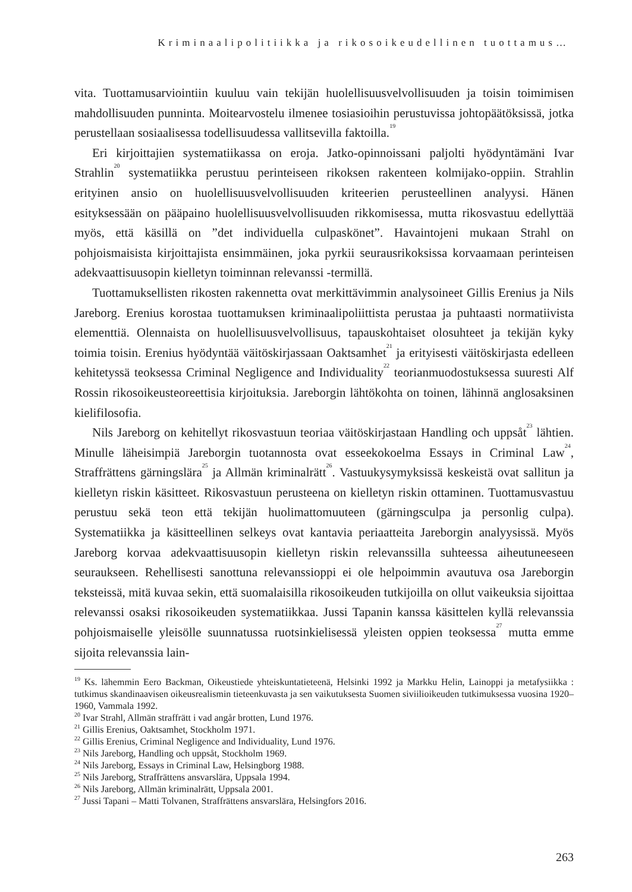Kriminaalipolitiikka ja rikosoikeudellinen tuottamus…
vita. Tuottamusarviointiin kuuluu vain tekijän huolellisuusvelvollisuuden ja toisin toimimisen mahdollisuuden punninta. Moitearvostelu ilmenee tosiasioihin perustuvissa johtopäätöksissä, jotka perustellaan sosiaalisessa todellisuudessa vallitsevilla faktoilla.<sup>19</sup>
Eri kirjoittajien systematiikassa on eroja. Jatko-opinnoissani paljolti hyödyntämäni Ivar Strahlin<sup>20</sup> systematiikka perustuu perinteiseen rikoksen rakenteen kolmijako-oppiin. Strahlin erityinen ansio on huolellisuusvelvollisuuden kriteerien perusteellinen analyysi. Hänen esityksessään on pääpaino huolellisuusvelvollisuuden rikkomisessa, mutta rikosvastuu edellyttää myös, että käsillä on ”det individuella culpaskönet”. Havaintojeni mukaan Strahl on pohjoismaisista kirjoittajista ensimmäinen, joka pyrkii seurausrikoksissa korvaamaan perinteisen adekvaattisuusopin kielletyn toiminnan relevanssi -termillä.
Tuottamuksellisten rikosten rakennetta ovat merkittävimmin analysoineet Gillis Erenius ja Nils Jareborg. Erenius korostaa tuottamuksen kriminaalipoliittista perustaa ja puhtaasti normatiivista elementtiä. Olennaista on huolellisuusvelvollisuus, tapauskohtaiset olosuhteet ja tekijän kyky toimia toisin. Erenius hyödyntää väitöskirjassaan Oaktsamhet<sup>21</sup> ja erityisesti väitöskirjasta edelleen kehitetyssä teoksessa Criminal Negligence and Individuality<sup>22</sup> teorianmuodostuksessa suuresti Alf Rossin rikosoikeusteoreettisia kirjoituksia. Jareborgin lähtökohta on toinen, lähinnä anglosaksinen kielifilosofia.
Nils Jareborg on kehitellyt rikosvastuun teoriaa väitöskirjastaan Handling och uppsåt<sup>23</sup> lähtien. Minulle läheisimpiä Jareborgin tuotannosta ovat esseekokoelma Essays in Criminal Law<sup>24</sup>, Straffrättens gärningslära<sup>25</sup> ja Allmän kriminalrätt<sup>26</sup>. Vastuukysymyksissä keskeistä ovat sallitun ja kielletyn riskin käsitteet. Rikosvastuun perusteena on kielletyn riskin ottaminen. Tuottamusvastuu perustuu sekä teon että tekijän huolimattomuuteen (gärningsculpa ja personlig culpa). Systematiikka ja käsitteellinen selkeys ovat kantavia periaatteita Jareborgin analyysissä. Myös Jareborg korvaa adekvaattisuusopin kielletyn riskin relevanssilla suhteessa aiheutuneeseen seuraukseen. Rehellisesti sanottuna relevanssioppi ei ole helpoimmin avautuva osa Jareborgin teksteissä, mitä kuvaa sekin, että suomalaisilla rikosoikeuden tutkijoilla on ollut vaikeuksia sijoittaa relevanssi osaksi rikosoikeuden systematiikkaa. Jussi Tapanin kanssa käsittelen kyllä relevanssia pohjoismaiselle yleisölle suunnatussa ruotsinkielisessä yleisten oppien teoksessa<sup>27</sup> mutta emme sijoita relevanssia lain-
<sup>19</sup> Ks. lähemmin Eero Backman, Oikeustiede yhteiskuntatieteenä, Helsinki 1992 ja Markku Helin, Lainoppi ja metafysiikka : tutkimus skandinaavisen oikeusrealismin tieteenkuvasta ja sen vaikutuksesta Suomen siviilioikeuden tutkimuksessa vuosina 1920–1960, Vammala 1992.
<sup>20</sup> Ivar Strahl, Allmän straffrätt i vad angår brotten, Lund 1976.
<sup>21</sup> Gillis Erenius, Oaktsamhet, Stockholm 1971.
<sup>22</sup> Gillis Erenius, Criminal Negligence and Individuality, Lund 1976.
<sup>23</sup> Nils Jareborg, Handling och uppsåt, Stockholm 1969.
<sup>24</sup> Nils Jareborg, Essays in Criminal Law, Helsingborg 1988.
<sup>25</sup> Nils Jareborg, Straffrättens ansvarslära, Uppsala 1994.
<sup>26</sup> Nils Jareborg, Allmän kriminalrätt, Uppsala 2001.
<sup>27</sup> Jussi Tapani – Matti Tolvanen, Straffrättens ansvarslära, Helsingfors 2016.
263